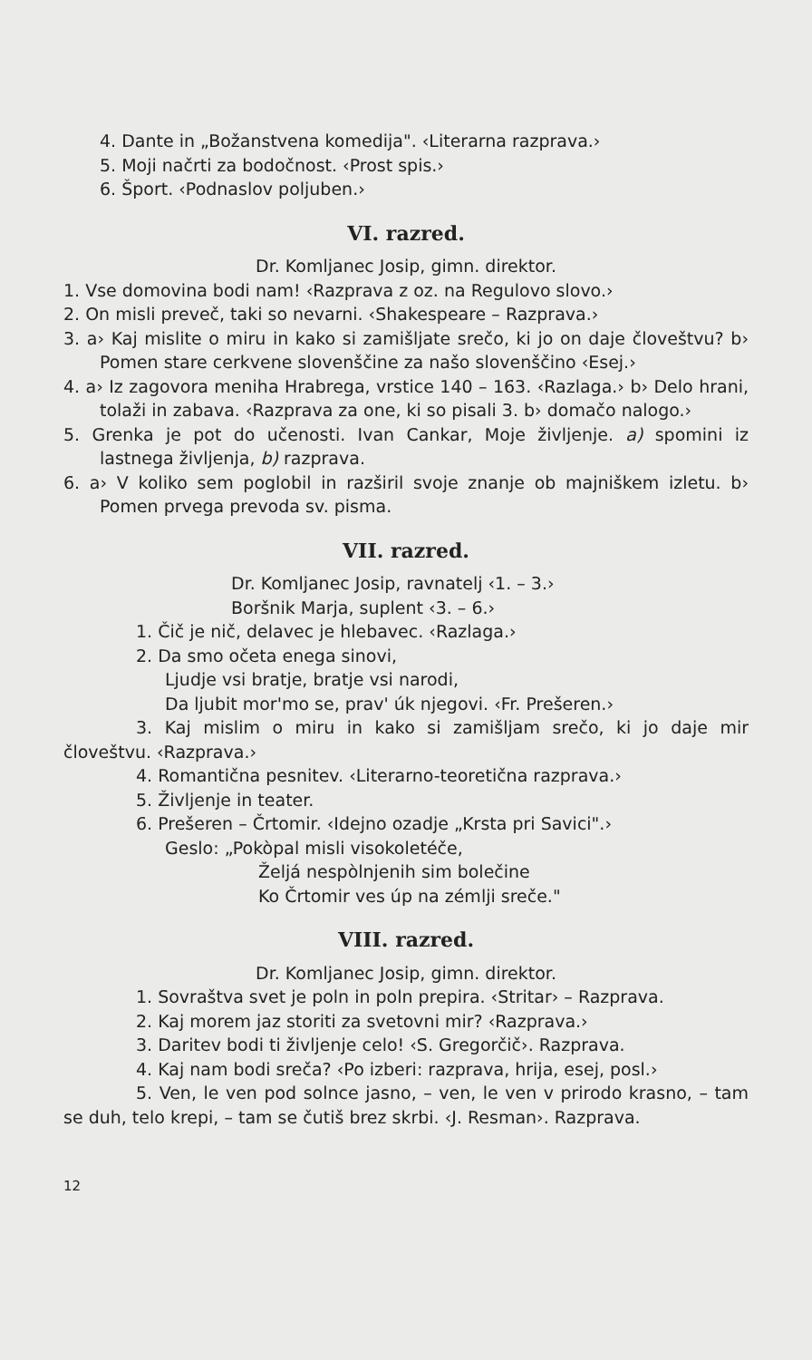4. Dante in „Božanstvena komedija". ‹Literarna razprava.›
5. Moji načrti za bodočnost. ‹Prost spis.›
6. Šport. ‹Podnaslov poljuben.›
VI. razred.
Dr. Komljanec Josip, gimn. direktor.
1. Vse domovina bodi nam! ‹Razprava z oz. na Regulovo slovo.›
2. On misli preveč, taki so nevarni. ‹Shakespeare – Razprava.›
3. a› Kaj mislite o miru in kako si zamišljate srečo, ki jo on daje človeštvu? b› Pomen stare cerkvene slovenščine za našo slovenščino ‹Esej.›
4. a› Iz zagovora meniha Hrabrega, vrstice 140 – 163. ‹Razlaga.› b› Delo hrani, tolaži in zabava. ‹Razprava za one, ki so pisali 3. b› domačo nalogo.›
5. Grenka je pot do učenosti. Ivan Cankar, Moje življenje. a) spomini iz lastnega življenja, b) razprava.
6. a› V koliko sem poglobil in razširil svoje znanje ob majniškem izletu. b› Pomen prvega prevoda sv. pisma.
VII. razred.
Dr. Komljanec Josip, ravnatelj ‹1. – 3.›
Boršnik Marja, suplent ‹3. – 6.›
1. Čič je nič, delavec je hlebavec. ‹Razlaga.›
2. Da smo očeta enega sinovi,
Ljudje vsi bratje, bratje vsi narodi,
Da ljubit mor'mo se, prav' úk njegovi. ‹Fr. Prešeren.›
3. Kaj mislim o miru in kako si zamišljam srečo, ki jo daje mir človeštvu. ‹Razprava.›
4. Romantična pesnitev. ‹Literarno-teoretična razprava.›
5. Življenje in teater.
6. Prešeren – Črtomir. ‹Idejno ozadje „Krsta pri Savici".›
Geslo: „Pokòpal misli visokoletéče,
Željá nespòlnjenih sim bolečine
Ko Črtomir ves úp na zémlji sreče."
VIII. razred.
Dr. Komljanec Josip, gimn. direktor.
1. Sovraštva svet je poln in poln prepira. ‹Stritar› – Razprava.
2. Kaj morem jaz storiti za svetovni mir? ‹Razprava.›
3. Daritev bodi ti življenje celo! ‹S. Gregorčič›. Razprava.
4. Kaj nam bodi sreča? ‹Po izberi: razprava, hrija, esej, posl.›
5. Ven, le ven pod solnce jasno, – ven, le ven v prirodo krasno, – tam se duh, telo krepi, – tam se čutiš brez skrbi. ‹J. Resman›. Razprava.
12